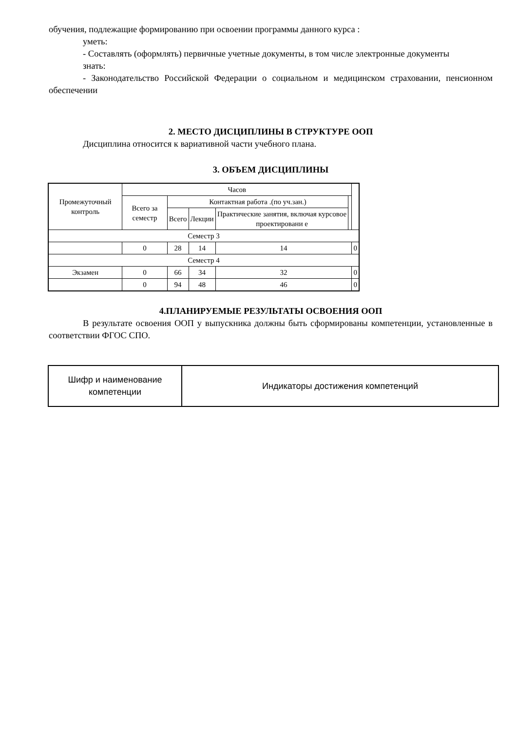обучения, подлежащие формированию при освоении программы данного курса :
уметь:
- Составлять (оформлять) первичные учетные документы, в том числе электронные документы
знать:
- Законодательство Российской Федерации о социальном и медицинском страховании, пенсионном обеспечении
2. МЕСТО ДИСЦИПЛИНЫ В СТРУКТУРЕ ООП
Дисциплина относится к вариативной части учебного плана.
3. ОБЪЕМ ДИСЦИПЛИНЫ
| Промежуточный контроль | Часов | | | | | |
| --- | --- | --- | --- | --- | --- | --- |
| | Всего за семестр | Контактная работа .(по уч.зан.) | | | | |
| | | Всего | Лекции | Практические занятия, включая курсовое проектировани е | | |
| Семестр 3 | | | | | | |
| | 0 | 28 | 14 | 14 | | 0 |
| Семестр 4 | | | | | | |
| Экзамен | 0 | 66 | 34 | 32 | | 0 |
| | 0 | 94 | 48 | 46 | | 0 |
4.ПЛАНИРУЕМЫЕ РЕЗУЛЬТАТЫ ОСВОЕНИЯ ООП
В результате освоения ООП у выпускника должны быть сформированы компетенции, установленные в соответствии ФГОС СПО.
| Шифр и наименование компетенции | Индикаторы достижения компетенций |
| --- | --- |